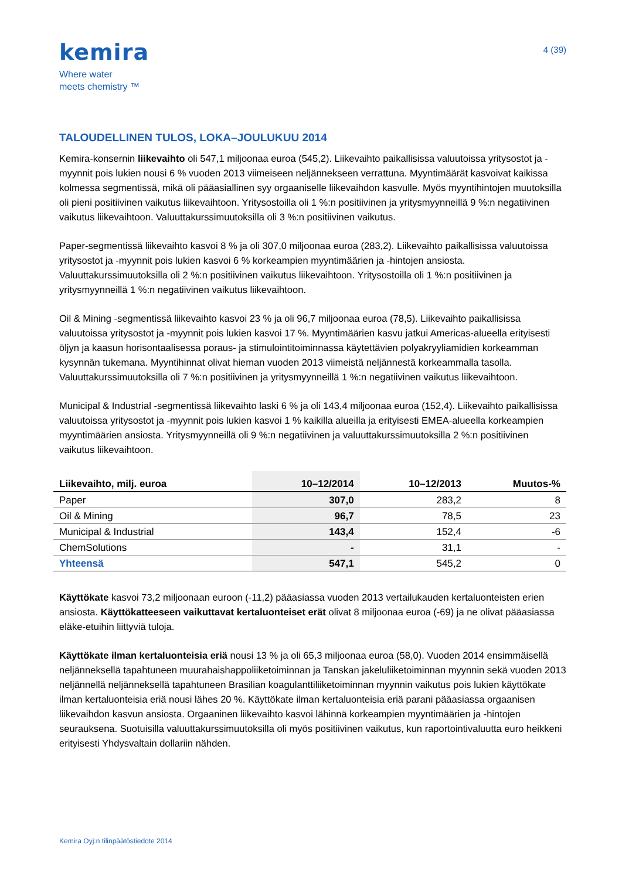kemira
Where water
meets chemistry ™
4 (39)
TALOUDELLINEN TULOS, LOKA–JOULUKUU 2014
Kemira-konsernin liikevaihto oli 547,1 miljoonaa euroa (545,2). Liikevaihto paikallisissa valuutoissa yritysostot ja -myynnit pois lukien nousi 6 % vuoden 2013 viimeiseen neljännekseen verrattuna. Myyntimäärät kasvoivat kaikissa kolmessa segmentissä, mikä oli pääasiallinen syy orgaaniselle liikevaihdon kasvulle. Myös myyntihintojen muutoksilla oli pieni positiivinen vaikutus liikevaihtoon. Yritysostoilla oli 1 %:n positiivinen ja yritysmyynneillä 9 %:n negatiivinen vaikutus liikevaihtoon. Valuuttakurssimuutoksilla oli 3 %:n positiivinen vaikutus.
Paper-segmentissä liikevaihto kasvoi 8 % ja oli 307,0 miljoonaa euroa (283,2). Liikevaihto paikallisissa valuutoissa yritysostot ja -myynnit pois lukien kasvoi 6 % korkeampien myyntimäärien ja -hintojen ansiosta. Valuuttakurssimuutoksilla oli 2 %:n positiivinen vaikutus liikevaihtoon. Yritysostoilla oli 1 %:n positiivinen ja yritysmyynneillä 1 %:n negatiivinen vaikutus liikevaihtoon.
Oil & Mining -segmentissä liikevaihto kasvoi 23 % ja oli 96,7 miljoonaa euroa (78,5). Liikevaihto paikallisissa valuutoissa yritysostot ja -myynnit pois lukien kasvoi 17 %. Myyntimäärien kasvu jatkui Americas-alueella erityisesti öljyn ja kaasun horisontaalisessa poraus- ja stimulointitoiminnassa käytettävien polyakryyliamidien korkeamman kysynnän tukemana. Myyntihinnat olivat hieman vuoden 2013 viimeistä neljännestä korkeammalla tasolla. Valuuttakurssimuutoksilla oli 7 %:n positiivinen ja yritysmyynneillä 1 %:n negatiivinen vaikutus liikevaihtoon.
Municipal & Industrial -segmentissä liikevaihto laski 6 % ja oli 143,4 miljoonaa euroa (152,4). Liikevaihto paikallisissa valuutoissa yritysostot ja -myynnit pois lukien kasvoi 1 % kaikilla alueilla ja erityisesti EMEA-alueella korkeampien myyntimäärien ansiosta. Yritysmyynneillä oli 9 %:n negatiivinen ja valuuttakurssimuutoksilla 2 %:n positiivinen vaikutus liikevaihtoon.
| Liikevaihto, milj. euroa | 10–12/2014 | 10–12/2013 | Muutos-% |
| --- | --- | --- | --- |
| Paper | 307,0 | 283,2 | 8 |
| Oil & Mining | 96,7 | 78,5 | 23 |
| Municipal & Industrial | 143,4 | 152,4 | -6 |
| ChemSolutions | - | 31,1 | - |
| Yhteensä | 547,1 | 545,2 | 0 |
Käyttökate kasvoi 73,2 miljoonaan euroon (-11,2) pääasiassa vuoden 2013 vertailukauden kertaluonteisten erien ansiosta. Käyttökatteeseen vaikuttavat kertaluonteiset erät olivat 8 miljoonaa euroa (-69) ja ne olivat pääasiassa eläke-etuihin liittyviä tuloja.
Käyttökate ilman kertaluonteisia eriä nousi 13 % ja oli 65,3 miljoonaa euroa (58,0). Vuoden 2014 ensimmäisellä neljänneksellä tapahtuneen muurahaishappoliiketoiminnan ja Tanskan jakeluliiketoiminnan myynnin sekä vuoden 2013 neljännellä neljänneksellä tapahtuneen Brasilian koagulanttiliiketoiminnan myynnin vaikutus pois lukien käyttökate ilman kertaluonteisia eriä nousi lähes 20 %. Käyttökate ilman kertaluonteisia eriä parani pääasiassa orgaanisen liikevaihdon kasvun ansiosta. Orgaaninen liikevaihto kasvoi lähinnä korkeampien myyntimäärien ja -hintojen seurauksena. Suotuisilla valuuttakurssimuutoksilla oli myös positiivinen vaikutus, kun raportointivaluutta euro heikkeni erityisesti Yhdysvaltain dollariin nähden.
Kemira Oyj:n tilinpäätöstiedote 2014